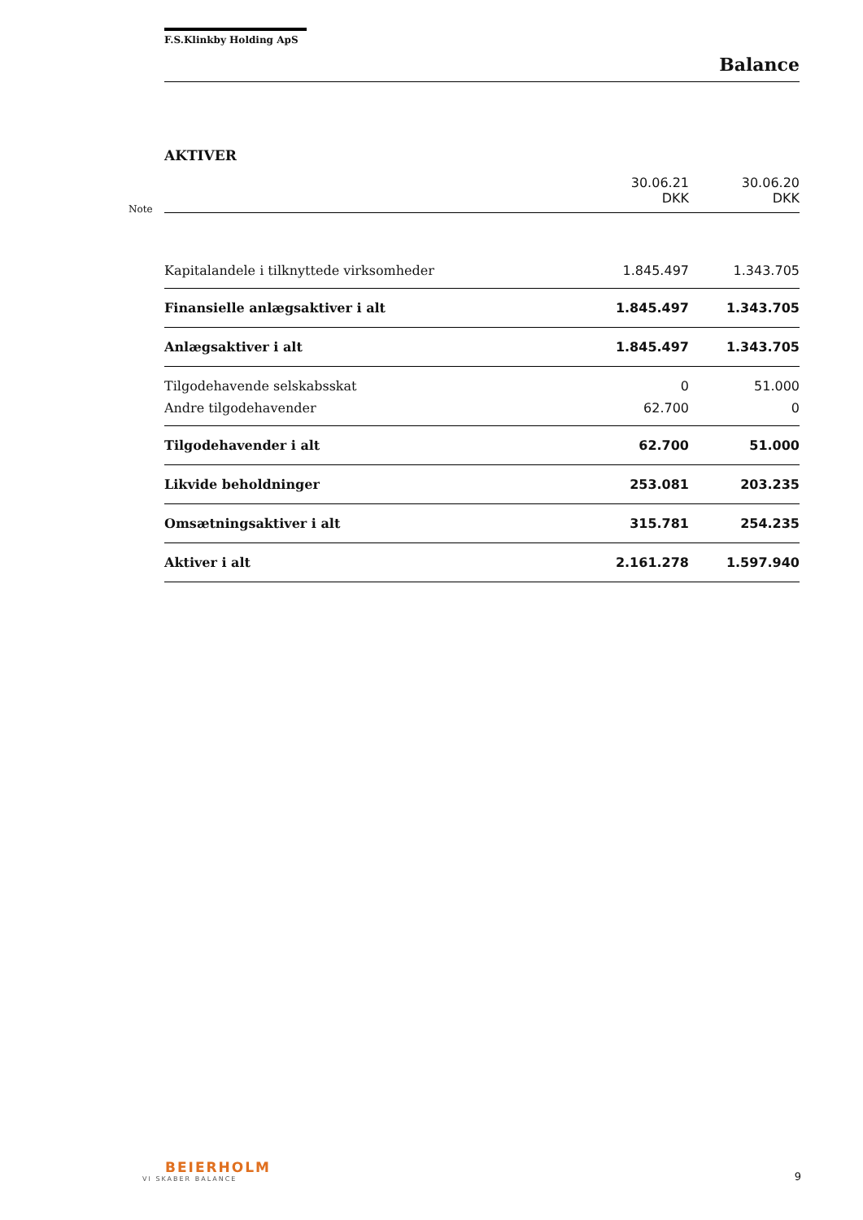Note
F.S.Klinkby Holding ApS
Balance
AKTIVER
| | 30.06.21 DKK | 30.06.20 DKK |
| Kapitalandele i tilknyttede virksomheder | 1.845.497 | 1.343.705 |
| Finansielle anlægsaktiver i alt | 1.845.497 | 1.343.705 |
| Anlægsaktiver i alt | 1.845.497 | 1.343.705 |
| Tilgodehavende selskabsskat | 0 | 51.000 |
| Andre tilgodehavender | 62.700 | 0 |
| Tilgodehavender i alt | 62.700 | 51.000 |
| Likvide beholdninger | 253.081 | 203.235 |
| Omsætningsaktiver i alt | 315.781 | 254.235 |
| Aktiver i alt | 2.161.278 | 1.597.940 |
BEIERHOLM
VI SKABER BALANCE
9